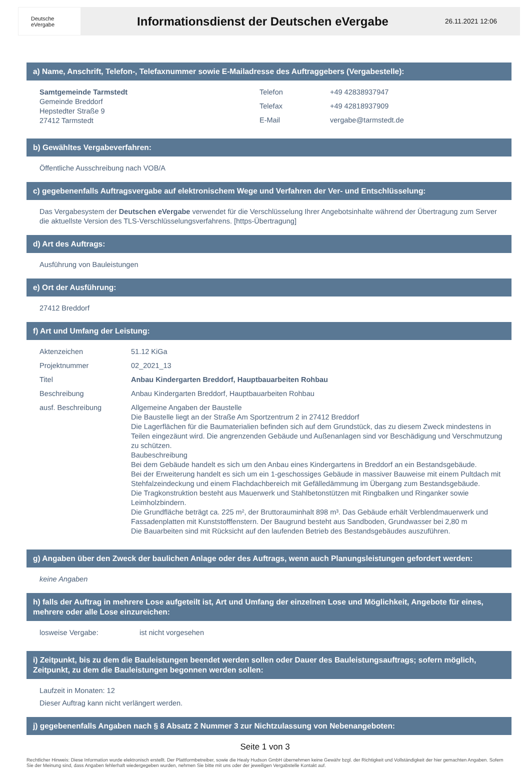Deutsche
eVergabe
Informationsdienst der Deutschen eVergabe
26.11.2021 12:06
a) Name, Anschrift, Telefon-, Telefaxnummer sowie E-Mailadresse des Auftraggebers (Vergabestelle):
Samtgemeinde Tarmstedt
Gemeinde Breddorf
Hepstedter Straße 9
27412 Tarmstedt
| Telefon | +49 42838937947 |
| Telefax | +49 42818937909 |
| E-Mail | vergabe@tarmstedt.de |
b) Gewähltes Vergabeverfahren:
Öffentliche Ausschreibung nach VOB/A
c) gegebenenfalls Auftragsvergabe auf elektronischem Wege und Verfahren der Ver- und Entschlüsselung:
Das Vergabesystem der Deutschen eVergabe verwendet für die Verschlüsselung Ihrer Angebotsinhalte während der Übertragung zum Server die aktuellste Version des TLS-Verschlüsselungsverfahrens. [https-Übertragung]
d) Art des Auftrags:
Ausführung von Bauleistungen
e) Ort der Ausführung:
27412 Breddorf
f) Art und Umfang der Leistung:
| Aktenzeichen | 51.12 KiGa |
| Projektnummer | 02_2021_13 |
| Titel | Anbau Kindergarten Breddorf, Hauptbauarbeiten Rohbau |
| Beschreibung | Anbau Kindergarten Breddorf, Hauptbauarbeiten Rohbau |
| ausf. Beschreibung | Allgemeine Angaben der Baustelle Die Baustelle liegt an der Straße Am Sportzentrum 2 in 27412 Breddorf Die Lagerflächen für die Baumaterialien befinden sich auf dem Grundstück, das zu diesem Zweck mindestens in Teilen eingezäunt wird. Die angrenzenden Gebäude und Außenanlagen sind vor Beschädigung und Verschmutzung zu schützen. Baubeschreibung Bei dem Gebäude handelt es sich um den Anbau eines Kindergartens in Breddorf an ein Bestandsgebäude. Bei der Erweiterung handelt es sich um ein 1-geschossiges Gebäude in massiver Bauweise mit einem Pultdach mit Stehfalzeindeckung und einem Flachdachbereich mit Gefälledämmung im Übergang zum Bestandsgebäude. Die Tragkonstruktion besteht aus Mauerwerk und Stahlbetonstützen mit Ringbalken und Ringanker sowie Leimholzbindern. Die Grundfläche beträgt ca. 225 m², der Bruttorauminhalt 898 m³. Das Gebäude erhält Verblendmauerwerk und Fassadenplatten mit Kunststofffenstern. Der Baugrund besteht aus Sandboden, Grundwasser bei 2,80 m Die Bauarbeiten sind mit Rücksicht auf den laufenden Betrieb des Bestandsgebäudes auszuführen. |
g) Angaben über den Zweck der baulichen Anlage oder des Auftrags, wenn auch Planungsleistungen gefordert werden:
keine Angaben
h) falls der Auftrag in mehrere Lose aufgeteilt ist, Art und Umfang der einzelnen Lose und Möglichkeit, Angebote für eines, mehrere oder alle Lose einzureichen:
| losweise Vergabe: | ist nicht vorgesehen |
i) Zeitpunkt, bis zu dem die Bauleistungen beendet werden sollen oder Dauer des Bauleistungsauftrags; sofern möglich, Zeitpunkt, zu dem die Bauleistungen begonnen werden sollen:
Laufzeit in Monaten: 12
Dieser Auftrag kann nicht verlängert werden.
j) gegebenenfalls Angaben nach § 8 Absatz 2 Nummer 3 zur Nichtzulassung von Nebenangeboten:
Seite 1 von 3
Rechtlicher Hinweis: Diese Information wurde elektronisch erstellt. Der Plattformbetreiber, sowie die Healy Hudson GmbH übernehmen keine Gewähr bzgl. der Richtigkeit und Vollständigkeit der hier gemachten Angaben. Sofern Sie der Meinung sind, dass Angaben fehlerhaft wiedergegeben wurden, nehmen Sie bitte mit uns oder der jeweiligen Vergabstelle Kontakt auf.